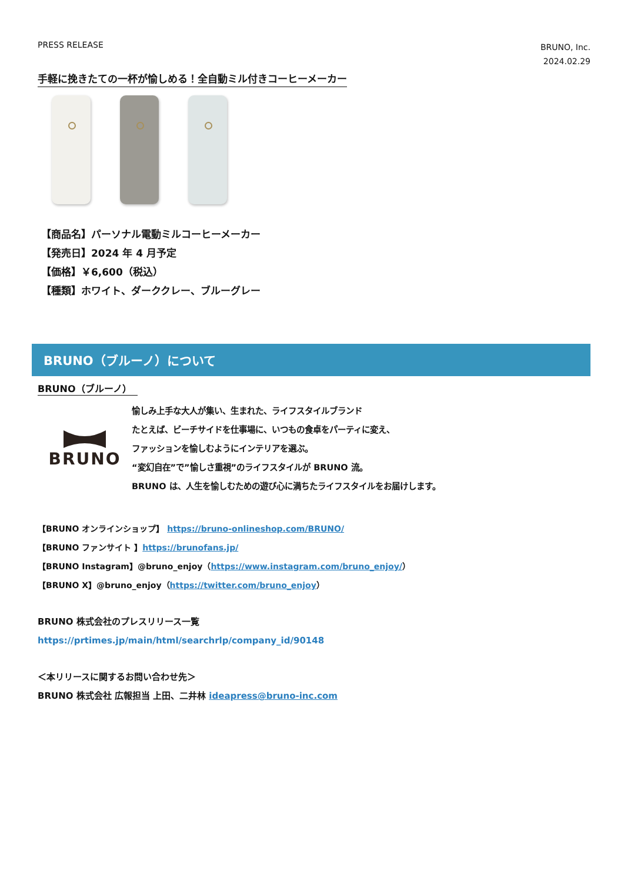PRESS RELEASE
BRUNO, Inc.
2024.02.29
手軽に挽きたての一杯が愉しめる！全自動ミル付きコーヒーメーカー
【商品名】パーソナル電動ミルコーヒーメーカー
【発売日】2024 年 4 月予定
【価格】￥6,600（税込）
【種類】ホワイト、ダーククレー、ブルーグレー
BRUNO（ブルーノ）について
BRUNO（ブルーノ）
BRUNO
愉しみ上手な大人が集い、生まれた、ライフスタイルブランド
たとえば、ビーチサイドを仕事場に、いつもの食卓をパーティに変え、
ファッションを愉しむようにインテリアを選ぶ。
“変幻自在”で”愉しさ重視”のライフスタイルが BRUNO 流。
BRUNO は、人生を愉しむための遊び心に満ちたライフスタイルをお届けします。
【BRUNO オンラインショップ】 https://bruno-onlineshop.com/BRUNO/
【BRUNO ファンサイト 】https://brunofans.jp/
【BRUNO Instagram】@bruno_enjoy（https://www.instagram.com/bruno_enjoy/）
【BRUNO X】@bruno_enjoy（https://twitter.com/bruno_enjoy）
BRUNO 株式会社のプレスリリース一覧
https://prtimes.jp/main/html/searchrlp/company_id/90148
＜本リリースに関するお問い合わせ先＞
BRUNO 株式会社 広報担当 上田、二井林 ideapress@bruno-inc.com